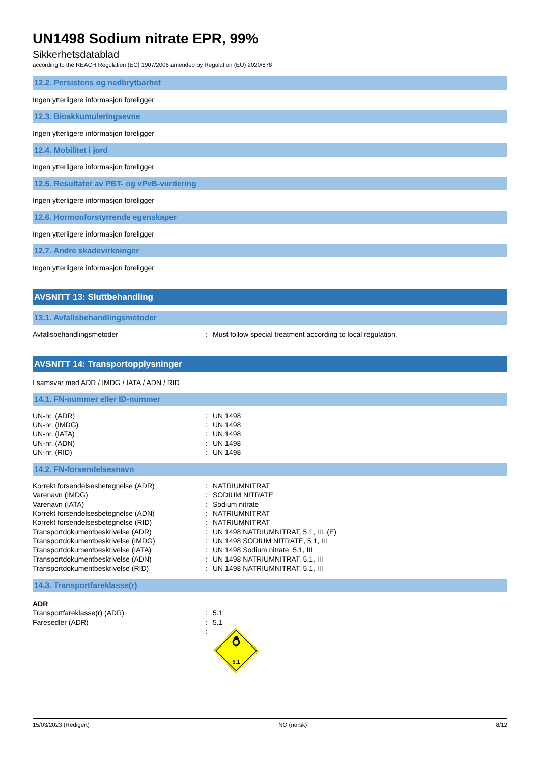UN1498 Sodium nitrate EPR, 99%
Sikkerhetsdatablad
according to the REACH Regulation (EC) 1907/2006 amended by Regulation (EU) 2020/878
12.2. Persistens og nedbrytbarhet
Ingen ytterligere informasjon foreligger
12.3. Bioakkumuleringsevne
Ingen ytterligere informasjon foreligger
12.4. Mobilitet i jord
Ingen ytterligere informasjon foreligger
12.5. Resultater av PBT- og vPvB-vurdering
Ingen ytterligere informasjon foreligger
12.6. Hormonforstyrrende egenskaper
Ingen ytterligere informasjon foreligger
12.7. Andre skadevirkninger
Ingen ytterligere informasjon foreligger
AVSNITT 13: Sluttbehandling
13.1. Avfallsbehandlingsmetoder
| Avfallsbehandlingsmetoder | : | Must follow special treatment according to local regulation. |
AVSNITT 14: Transportopplysninger
I samsvar med ADR / IMDG / IATA / ADN / RID
14.1. FN-nummer eller ID-nummer
| UN-nr. (ADR) | : | UN 1498 |
| UN-nr. (IMDG) | : | UN 1498 |
| UN-nr. (IATA) | : | UN 1498 |
| UN-nr. (ADN) | : | UN 1498 |
| UN-nr. (RID) | : | UN 1498 |
14.2. FN-forsendelsesnavn
| Korrekt forsendelsesbetegnelse (ADR) | : | NATRIUMNITRAT |
| Varenavn (IMDG) | : | SODIUM NITRATE |
| Varenavn (IATA) | : | Sodium nitrate |
| Korrekt forsendelsesbetegnelse (ADN) | : | NATRIUMNITRAT |
| Korrekt forsendelsesbetegnelse (RID) | : | NATRIUMNITRAT |
| Transportdokumentbeskrivelse (ADR) | : | UN 1498 NATRIUMNITRAT, 5.1, III, (E) |
| Transportdokumentbeskrivelse (IMDG) | : | UN 1498 SODIUM NITRATE, 5.1, III |
| Transportdokumentbeskrivelse (IATA) | : | UN 1498 Sodium nitrate, 5.1, III |
| Transportdokumentbeskrivelse (ADN) | : | UN 1498 NATRIUMNITRAT, 5.1, III |
| Transportdokumentbeskrivelse (RID) | : | UN 1498 NATRIUMNITRAT, 5.1, III |
14.3. Transportfareklasse(r)
| ADR | | |
| Transportfareklasse(r) (ADR) | : | 5.1 |
| Faresedler (ADR) | : | 5.1 |
| | : | 5.1 |
15/03/2023 (Redigert) NO (norsk) 8/12